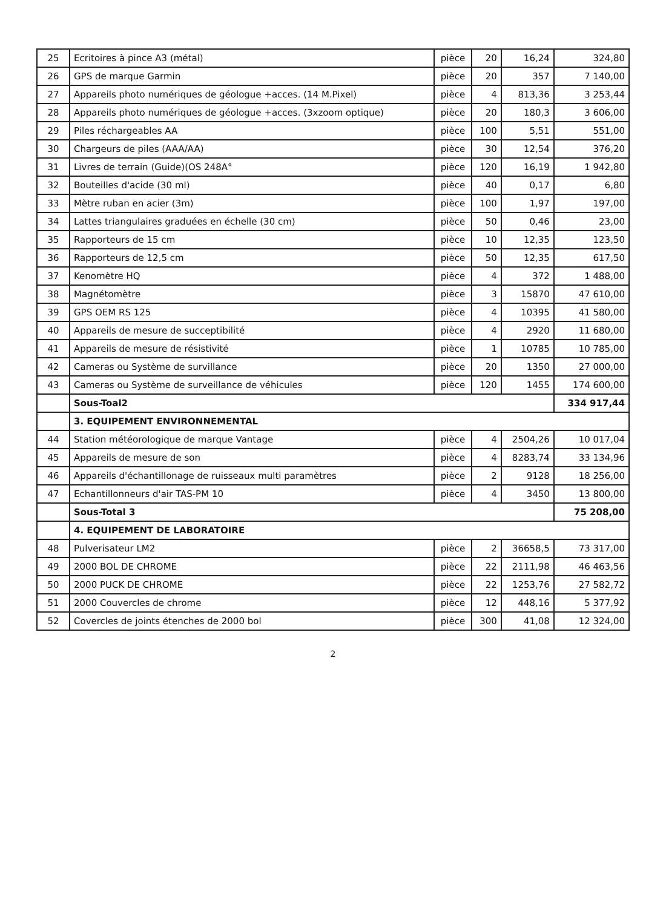| 25 | Ecritoires à pince A3 (métal) | pièce | 20 | 16,24 | 324,80 |
| 26 | GPS de marque Garmin | pièce | 20 | 357 | 7 140,00 |
| 27 | Appareils photo numériques de géologue +acces. (14 M.Pixel) | pièce | 4 | 813,36 | 3 253,44 |
| 28 | Appareils photo numériques de géologue +acces. (3xzoom optique) | pièce | 20 | 180,3 | 3 606,00 |
| 29 | Piles réchargeables AA | pièce | 100 | 5,51 | 551,00 |
| 30 | Chargeurs de piles (AAA/AA) | pièce | 30 | 12,54 | 376,20 |
| 31 | Livres de terrain (Guide)(OS 248A° | pièce | 120 | 16,19 | 1 942,80 |
| 32 | Bouteilles d'acide (30 ml) | pièce | 40 | 0,17 | 6,80 |
| 33 | Mètre ruban en acier (3m) | pièce | 100 | 1,97 | 197,00 |
| 34 | Lattes triangulaires graduées en échelle (30 cm) | pièce | 50 | 0,46 | 23,00 |
| 35 | Rapporteurs de 15 cm | pièce | 10 | 12,35 | 123,50 |
| 36 | Rapporteurs de 12,5 cm | pièce | 50 | 12,35 | 617,50 |
| 37 | Kenomètre HQ | pièce | 4 | 372 | 1 488,00 |
| 38 | Magnétomètre | pièce | 3 | 15870 | 47 610,00 |
| 39 | GPS OEM RS 125 | pièce | 4 | 10395 | 41 580,00 |
| 40 | Appareils de mesure de succeptibilité | pièce | 4 | 2920 | 11 680,00 |
| 41 | Appareils de mesure de résistivité | pièce | 1 | 10785 | 10 785,00 |
| 42 | Cameras ou Système de survillance | pièce | 20 | 1350 | 27 000,00 |
| 43 | Cameras ou Système de surveillance de véhicules | pièce | 120 | 1455 | 174 600,00 |
| | Sous-Toal2 | | | | 334 917,44 |
| | 3. EQUIPEMENT ENVIRONNEMENTAL | | | | |
| 44 | Station météorologique de marque Vantage | pièce | 4 | 2504,26 | 10 017,04 |
| 45 | Appareils de mesure de son | pièce | 4 | 8283,74 | 33 134,96 |
| 46 | Appareils d'échantillonage de ruisseaux multi paramètres | pièce | 2 | 9128 | 18 256,00 |
| 47 | Echantillonneurs d'air TAS-PM 10 | pièce | 4 | 3450 | 13 800,00 |
| | Sous-Total 3 | | | | 75 208,00 |
| | 4. EQUIPEMENT DE LABORATOIRE | | | | |
| 48 | Pulverisateur LM2 | pièce | 2 | 36658,5 | 73 317,00 |
| 49 | 2000 BOL DE CHROME | pièce | 22 | 2111,98 | 46 463,56 |
| 50 | 2000 PUCK DE CHROME | pièce | 22 | 1253,76 | 27 582,72 |
| 51 | 2000 Couvercles de chrome | pièce | 12 | 448,16 | 5 377,92 |
| 52 | Covercles de joints étenches de 2000 bol | pièce | 300 | 41,08 | 12 324,00 |
2